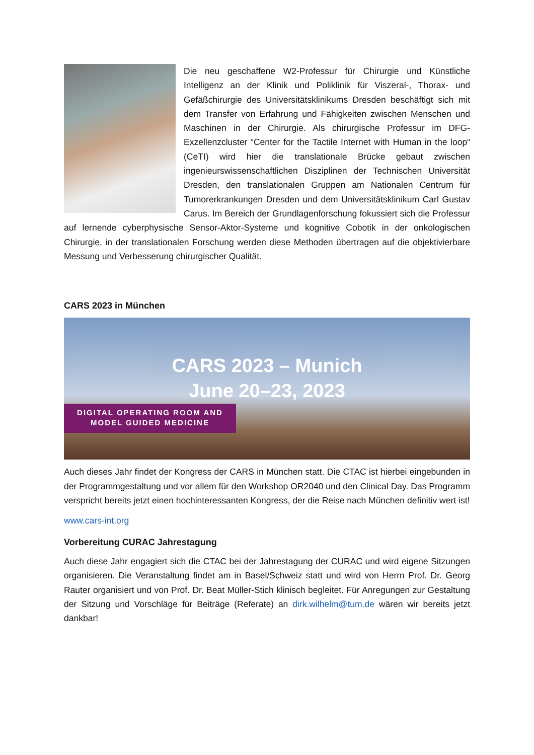Die neu geschaffene W2-Professur für Chirurgie und Künstliche Intelligenz an der Klinik und Poliklinik für Viszeral-, Thorax- und Gefäßchirurgie des Universitätsklinikums Dresden beschäftigt sich mit dem Transfer von Erfahrung und Fähigkeiten zwischen Menschen und Maschinen in der Chirurgie. Als chirurgische Professur im DFG-Exzellenzcluster “Center for the Tactile Internet with Human in the loop“ (CeTI) wird hier die translationale Brücke gebaut zwischen ingenieurswissenschaftlichen Disziplinen der Technischen Universität Dresden, den translationalen Gruppen am Nationalen Centrum für Tumorerkrankungen Dresden und dem Universitätsklinikum Carl Gustav Carus. Im Bereich der Grundlagenforschung fokussiert sich die Professur auf lernende cyberphysische Sensor-Aktor-Systeme und kognitive Cobotik in der onkologischen Chirurgie, in der translationalen Forschung werden diese Methoden übertragen auf die objektivierbare Messung und Verbesserung chirurgischer Qualität.
CARS 2023 in München
CARS 2023 – Munich
June 20–23, 2023
DIGITAL OPERATING ROOM AND
MODEL GUIDED MEDICINE
Auch dieses Jahr findet der Kongress der CARS in München statt. Die CTAC ist hierbei eingebunden in der Programmgestaltung und vor allem für den Workshop OR2040 und den Clinical Day. Das Programm verspricht bereits jetzt einen hochinteressanten Kongress, der die Reise nach München definitiv wert ist!
www.cars-int.org
Vorbereitung CURAC Jahrestagung
Auch diese Jahr engagiert sich die CTAC bei der Jahrestagung der CURAC und wird eigene Sitzungen organisieren. Die Veranstaltung findet am in Basel/Schweiz statt und wird von Herrn Prof. Dr. Georg Rauter organisiert und von Prof. Dr. Beat Müller-Stich klinisch begleitet. Für Anregungen zur Gestaltung der Sitzung und Vorschläge für Beiträge (Referate) an dirk.wilhelm@tum.de wären wir bereits jetzt dankbar!